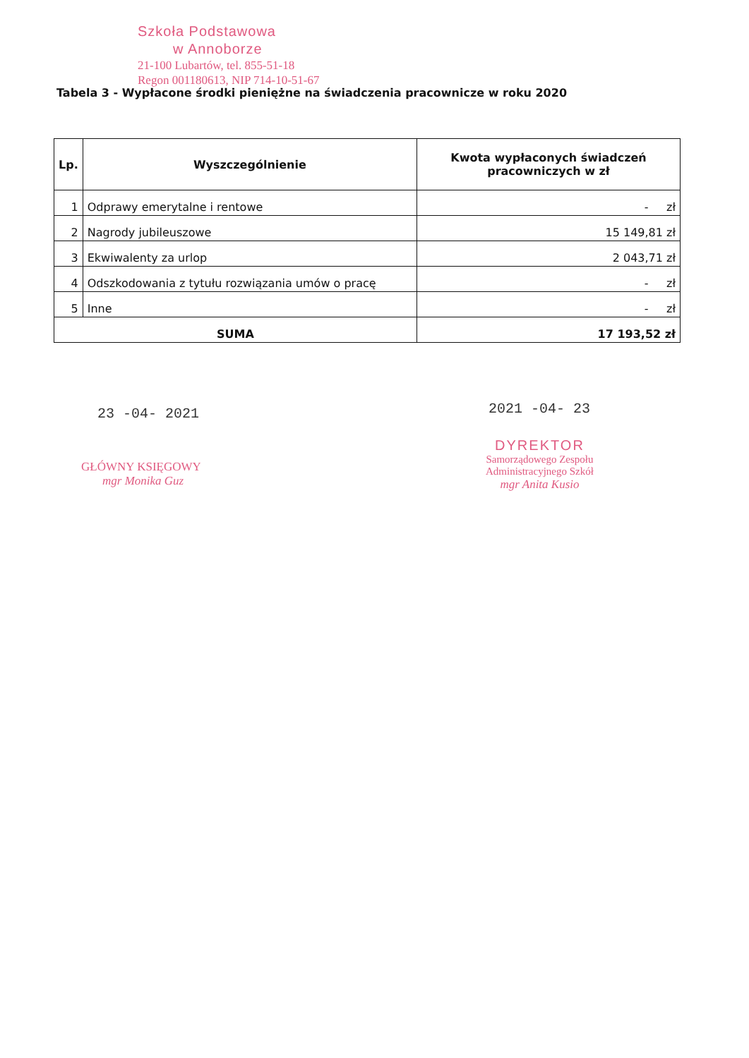Szkoła Podstawowa
w Annoborze
21-100 Lubartów, tel. 855-51-18
Regon 001180613, NIP 714-10-51-67
Tabela 3 - Wypłacone środki pieniężne na świadczenia pracownicze w roku 2020
| Lp. | Wyszczególnienie | Kwota wypłaconych świadczeń pracowniczych w zł |
| --- | --- | --- |
| 1 | Odprawy emerytalne i rentowe | - zł |
| 2 | Nagrody jubileuszowe | 15 149,81 zł |
| 3 | Ekwiwalenty za urlop | 2 043,71 zł |
| 4 | Odszkodowania z tytułu rozwiązania umów o pracę | - zł |
| 5 | Inne | - zł |
| SUMA | | 17 193,52 zł |
23 -04- 2021 2021 -04- 23
GŁÓWNY KSIĘGOWY
mgr Monika Guz
DYREKTOR
Samorządowego Zespołu
Administracyjnego Szkół
mgr Anita Kusio